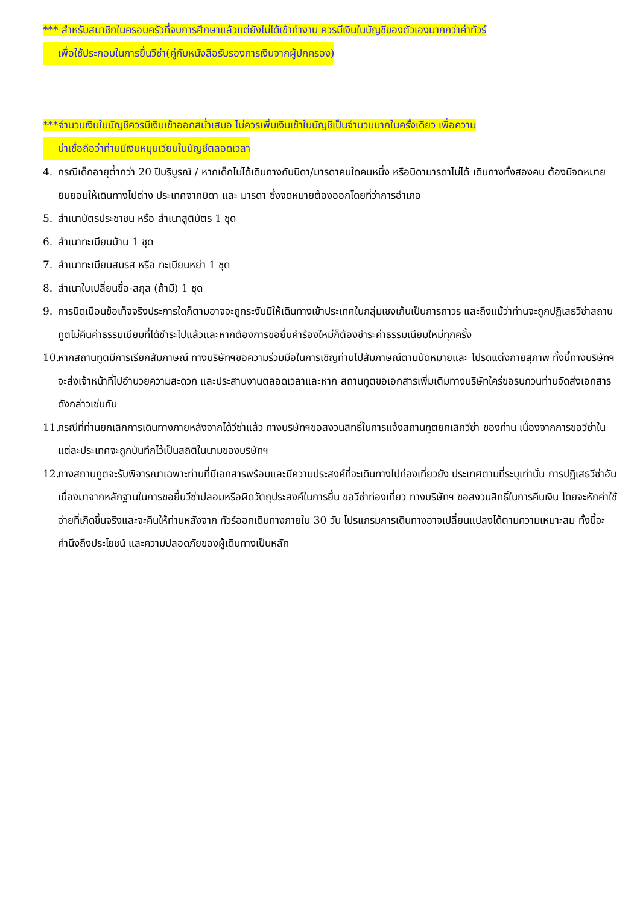*** สำหรับสมาชิกในครอบครัวที่จบการศึกษาแล้วแต่ยังไม่ได้เข้าทำงาน ควรมีเงินในบัญชีของตัวเองมากกว่าค่าทัวร์
เพื่อใช้ประกอบในการยื่นวีซ่า(คู่กับหนังสือรับรองการเงินจากผู้ปกครอง)
***จำนวนเงินในบัญชีควรมีเงินเข้าออกสม่ำเสมอ ไม่ควรเพิ่มเงินเข้าในบัญชีเป็นจำนวนมากในครั้งเดียว เพื่อความ
น่าเชื่อถือว่าท่านมีเงินหมุนเวียนในบัญชีตลอดเวลา
4. กรณีเด็กอายุต่ำกว่า 20 ปีบริบูรณ์ / หากเด็กไม่ได้เดินทางกับบิดา/มารดาคนใดคนหนึ่ง หรือบิดามารดาไม่ได้ เดินทางทั้งสองคน ต้องมีจดหมายยินยอมให้เดินทางไปต่าง ประเทศจากบิดา และ มารดา ซึ่งจดหมายต้องออกโดยที่ว่าการอำเภอ
5. สำเนาบัตรประชาชน หรือ สำเนาสูติบัตร 1 ชุด
6. สำเนาทะเบียนบ้าน 1 ชุด
7. สำเนาทะเบียนสมรส หรือ ทะเบียนหย่า 1 ชุด
8. สำเนาใบเปลี่ยนชื่อ-สกุล (ถ้ามี) 1 ชุด
9. การบิดเบือนข้อเท็จจริงประการใดก็ตามอาจจะถูกระงับมิให้เดินทางเข้าประเทศในกลุ่มเชงเก้นเป็นการถาวร และถึงแม้ว่าท่านจะถูกปฏิเสธวีซ่าสถานทูตไม่คืนค่าธรรมเนียมที่ได้ชำระไปแล้วและหากต้องการขอยื่นคำร้องใหม่ก็ต้องชำระค่าธรรมเนียมใหม่ทุกครั้ง
10. หากสถานทูตมีการเรียกสัมภาษณ์ ทางบริษัทฯขอความร่วมมือในการเชิญท่านไปสัมภาษณ์ตามนัดหมายและ โปรดแต่งกายสุภาพ ทั้งนี้ทางบริษัทฯ จะส่งเจ้าหน้าที่ไปอำนวยความสะดวก และประสานงานตลอดเวลาและหาก สถานทูตขอเอกสารเพิ่มเติมทางบริษัทใคร่ขอรบกวนท่านจัดส่งเอกสารดังกล่าวเช่นกัน
11. กรณีที่ท่านยกเลิกการเดินทางภายหลังจากได้วีซ่าแล้ว ทางบริษัทฯขอสงวนสิทธิ์ในการแจ้งสถานทูตยกเลิกวีซ่า ของท่าน เนื่องจากการขอวีซ่าในแต่ละประเทศจะถูกบันทึกไว้เป็นสถิติในนามของบริษัทฯ
12. ทางสถานทูตจะรับพิจารณาเฉพาะท่านที่มีเอกสารพร้อมและมีความประสงค์ที่จะเดินทางไปท่องเที่ยวยัง ประเทศตามที่ระบุเท่านั้น การปฏิเสธวีซ่าอันเนื่องมาจากหลักฐานในการขอยื่นวีซ่าปลอมหรือผิดวัตถุประสงค์ในการยื่น ขอวีซ่าท่องเที่ยว ทางบริษัทฯ ขอสงวนสิทธิ์ในการคืนเงิน โดยจะหักค่าใช้จ่ายที่เกิดขึ้นจริงและจะคืนให้ท่านหลังจาก ทัวร์ออกเดินทางภายใน 30 วัน โปรแกรมการเดินทางอาจเปลี่ยนแปลงได้ตามความเหมาะสม ทั้งนี้จะคำนึงถึงประโยชน์ และความปลอดภัยของผู้เดินทางเป็นหลัก